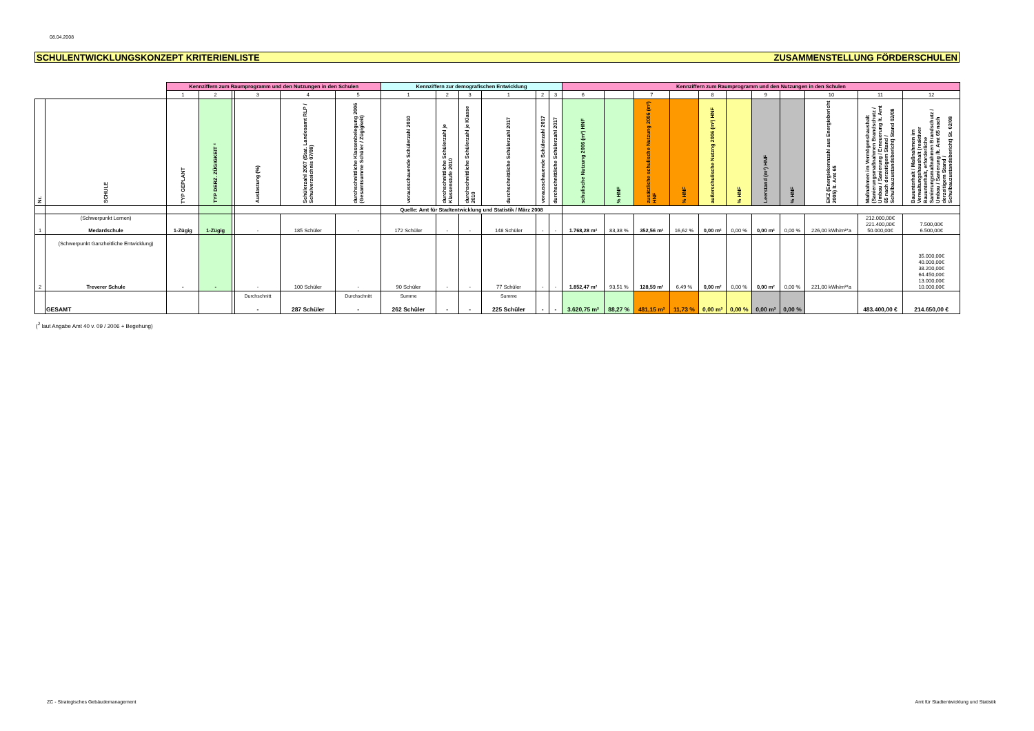08.04.2008
SCHULENTWICKLUNGSKONZEPT KRITERIENLISTE ZUSAMMENSTELLUNG FÖRDERSCHULEN
| | | Kennziffern zum Raumprogramm und den Nutzungen in den Schulen | | | | | | Kennziffern zur demografischen Entwicklung | | | | | | Kennziffern zum Raumprogramm und den Nutzungen in den Schulen | | | | | | | | | | |
| | | 1 | 2 | | 3 | 4 | 5 | 1 | 2 | 3 | 1 | 2 | 3 | 6 | | 7 | | 8 | | 9 | | 10 | 11 | 12 |
| Nr. | SCHULE | TYP GEPLANT | TYP DERZ. ZÜGIGKEIT ² | | Auslastung (%) | Schülerzahl 2007 (Stat. Landesamt RLP / Schulverzeichnis 07/08) | durchschnittliche Klassenbelegung 2006 (Gesamtsumme Schüler / Zügigkeit) | vorausschauende Schülerzahl 2010 | durchschnittliche Schülerzahl je Klassenstufe 2010 | durchschnittliche Schülerzahl je Klasse 2010 | durchschnittliche Schülerzahl 2017 | vorausschauende Schülerzahl 2017 | durchschnittliche Schülerzahl 2017 | schulische Nutzung 2006 (m²) HNF | % HNF | zusätzliche schulische Nutzung 2006 (m²) HNF | % HNF | außerschulische Nutzng 2006 (m²) HNF | % HNF | Leerstand (m²) HNF | % HNF | EKZ (Energiekennzahl aus Energiebericht 2005) lt. Amt 65 | Maßnahmen im Vermögenshaushalt (Sanierungsmaßnahmen Brandschutz / Umbau / Sanierung / Erneuerung lt. Amt 65 nach derzeitigem Stand / Schulbauzustandsbericht) Stand 02/08 | Bauunterhalt / Maßnahmen im Verwaltungshaushalt (reaktiver Bauunterhalt, erforderliche Sanierungsmaßnahmen Brandschutz / Umbau / Sanierung /lt. Amt 65 nach derzeitigem Stand / Schulbauzustandsbericht) St. 02/08 |
| | | | | | | | | Quelle: Amt für Stadtentwicklung und Statistik / März 2008 | | | | | | | | | | | | | | | | |
| 1 | (Schwerpunkt Lernen) Medardschule | 1-Zügig | 1-Zügig | | - | 185 Schüler | - | 172 Schüler | - | - | 148 Schüler | - | - | 1.768,28 m² | 83,38 % | 352,56 m² | 16,62 % | 0,00 m² | 0,00 % | 0,00 m² | 0,00 % | 226,00 kWh/m²*a | 212.000,00€ 221.400,00€ 50.000,00€ | 7.500,00€ 6.500,00€ |
| 2 | (Schwerpunkt Ganzheitliche Entwicklung) Treverer Schule | - | - | | - | 100 Schüler | - | 90 Schüler | - | - | 77 Schüler | - | - | 1.852,47 m² | 93,51 % | 128,59 m² | 6,49 % | 0,00 m² | 0,00 % | 0,00 m² | 0,00 % | 221,00 kWh/m²*a | | 35.000,00€ 40.000,00€ 38.200,00€ 64.450,00€ 13.000,00€ 10.000,00€ |
| | GESAMT | | | | Durchschnitt - | 287 Schüler | Durchschnitt - | Summe 262 Schüler | - | - | Summe 225 Schüler | - | - | 3.620,75 m² | 88,27 % | 481,15 m² | 11,73 % | 0,00 m² | 0,00 % | 0,00 m² | 0,00 % | | 483.400,00 € | 214.650,00 € |
(<sup>2</sup> laut Angabe Amt 40 v. 09 / 2006 + Begehung)
ZC - Strategisches Gebäudemanagement
Amt für Stadtentwicklung und Statistik